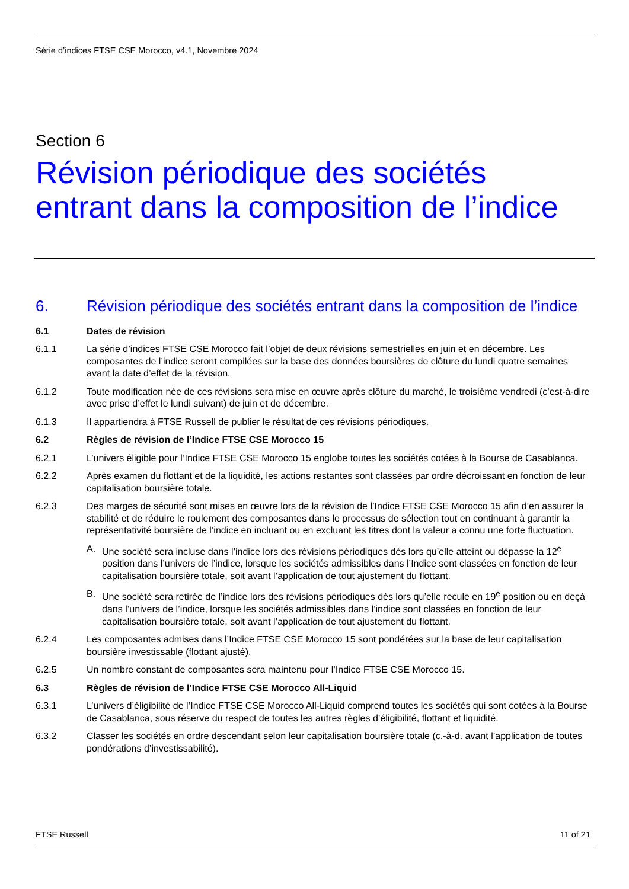Série d’indices FTSE CSE Morocco, v4.1, Novembre 2024
Section 6
Révision périodique des sociétés
entrant dans la composition de l’indice
6. Révision périodique des sociétés entrant dans la composition de l’indice
6.1 Dates de révision
6.1.1 La série d’indices FTSE CSE Morocco fait l’objet de deux révisions semestrielles en juin et en décembre. Les composantes de l’indice seront compilées sur la base des données boursières de clôture du lundi quatre semaines avant la date d’effet de la révision.
6.1.2 Toute modification née de ces révisions sera mise en œuvre après clôture du marché, le troisième vendredi (c’est-à-dire avec prise d’effet le lundi suivant) de juin et de décembre.
6.1.3 Il appartiendra à FTSE Russell de publier le résultat de ces révisions périodiques.
6.2 Règles de révision de l’Indice FTSE CSE Morocco 15
6.2.1 L’univers éligible pour l’Indice FTSE CSE Morocco 15 englobe toutes les sociétés cotées à la Bourse de Casablanca.
6.2.2 Après examen du flottant et de la liquidité, les actions restantes sont classées par ordre décroissant en fonction de leur capitalisation boursière totale.
6.2.3 Des marges de sécurité sont mises en œuvre lors de la révision de l’Indice FTSE CSE Morocco 15 afin d’en assurer la stabilité et de réduire le roulement des composantes dans le processus de sélection tout en continuant à garantir la représentativité boursière de l’indice en incluant ou en excluant les titres dont la valeur a connu une forte fluctuation.
A. Une société sera incluse dans l’indice lors des révisions périodiques dès lors qu’elle atteint ou dépasse la 12<sup>e</sup> position dans l’univers de l’indice, lorsque les sociétés admissibles dans l’Indice sont classées en fonction de leur capitalisation boursière totale, soit avant l’application de tout ajustement du flottant.
B. Une société sera retirée de l’indice lors des révisions périodiques dès lors qu’elle recule en 19<sup>e</sup> position ou en deçà dans l’univers de l’indice, lorsque les sociétés admissibles dans l’indice sont classées en fonction de leur capitalisation boursière totale, soit avant l’application de tout ajustement du flottant.
6.2.4 Les composantes admises dans l’Indice FTSE CSE Morocco 15 sont pondérées sur la base de leur capitalisation boursière investissable (flottant ajusté).
6.2.5 Un nombre constant de composantes sera maintenu pour l’Indice FTSE CSE Morocco 15.
6.3 Règles de révision de l’Indice FTSE CSE Morocco All-Liquid
6.3.1 L’univers d’éligibilité de l’Indice FTSE CSE Morocco All-Liquid comprend toutes les sociétés qui sont cotées à la Bourse de Casablanca, sous réserve du respect de toutes les autres règles d’éligibilité, flottant et liquidité.
6.3.2 Classer les sociétés en ordre descendant selon leur capitalisation boursière totale (c.-à-d. avant l’application de toutes pondérations d’investissabilité).
FTSE Russell 11 of 21